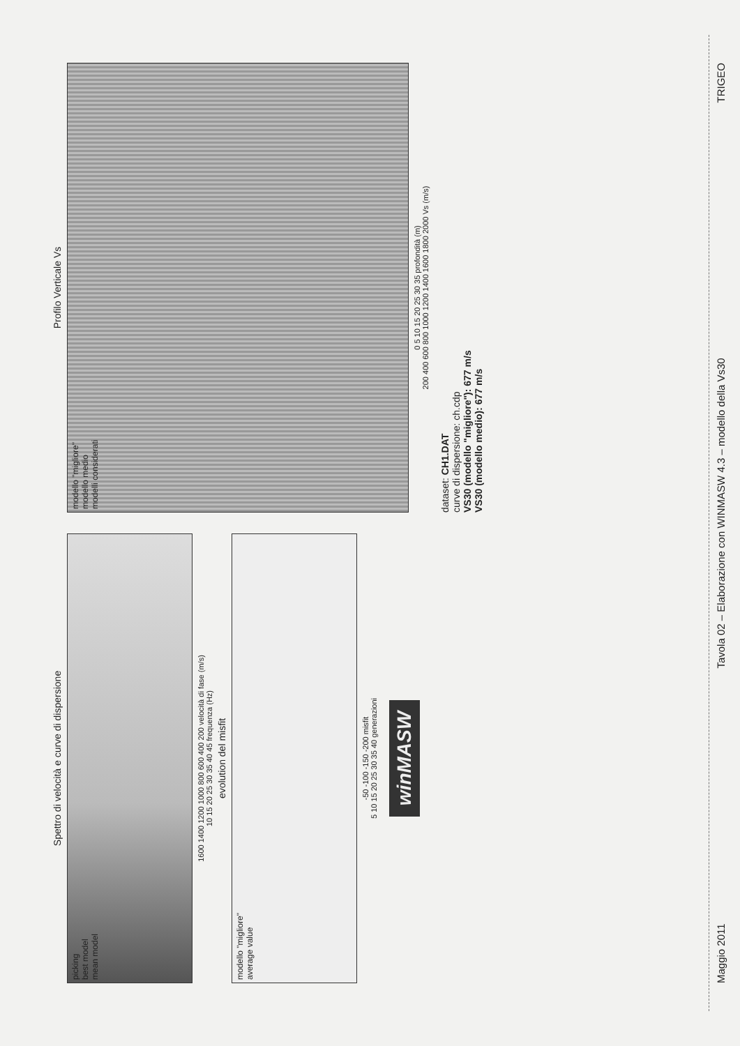Spettro di velocità e curve di dispersione
picking
best model
mean model
1600 1400 1200 1000 800 600 400 200 velocità di fase (m/s)
10 15 20 25 30 35 40 45 frequenza (Hz)
evolution del misfit
modello "migliore"
average value
-50 -100 -150 -200 misfit
5 10 15 20 25 30 35 40 generazioni
winMASW
Profilo Verticale Vs
modello "migliore"
modello medio
modelli considerati
0 5 10 15 20 25 30 35 profondità (m)
200 400 600 800 1000 1200 1400 1600 1800 2000 Vs (m/s)
dataset: CH1.DAT
curve di dispersione: ch.cdp
VS30 (modello "migliore"): 677 m/s
VS30 (modello medio): 677 m/s
Maggio 2011 Tavola 02 – Elaborazione con WINMASW 4.3 – modello della Vs30 TRIGEO